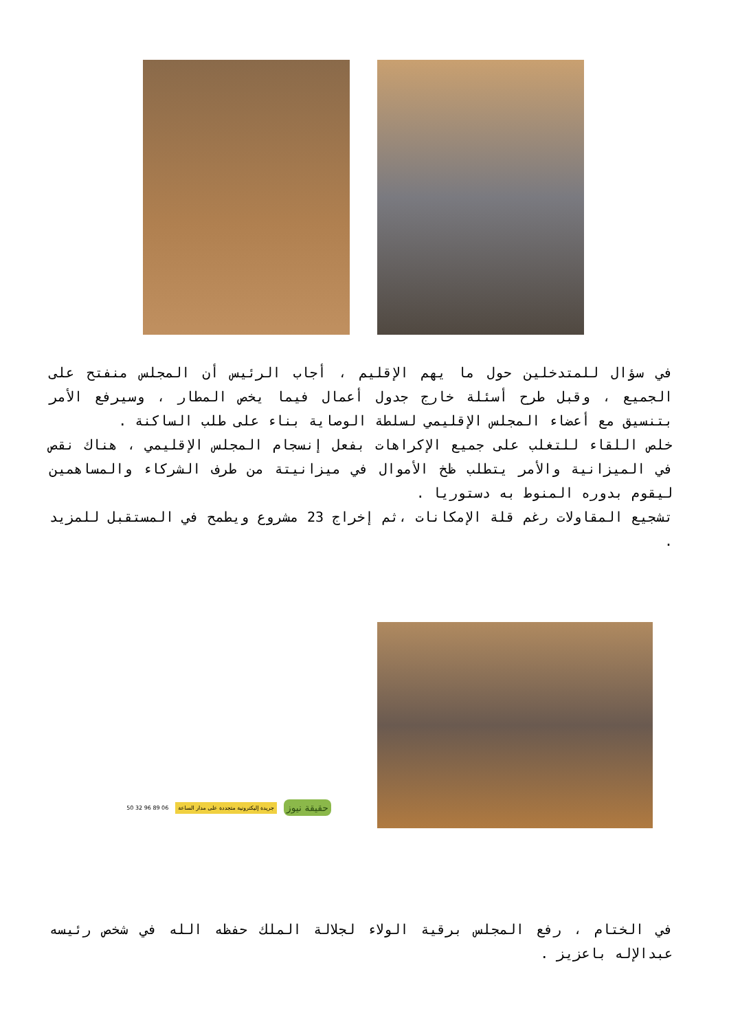في سؤال للمتدخلين حول ما يهم الإقليم ، أجاب الرئيس أن المجلس منفتح على الجميع ، وقبل طرح أسئلة خارج جدول أعمال فيما يخص المطار ، وسيرفع الأمر بتنسيق مع أعضاء المجلس الإقليمي لسلطة الوصاية بناء على طلب الساكنة .
خلص اللقاء للتغلب على جميع الإكراهات بفعل إنسجام المجلس الإقليمي ، هناك نقص في الميزانية والأمر يتطلب ظخ الأموال في ميزانيتة من طرف الشركاء والمساهمين ليقوم بدوره المنوط به دستوريا .
تشجيع المقاولات رغم قلة الإمكانات ،ثم إخراج 23 مشروع ويطمح في المستقبل للمزيد .
حقيقة نيوز
جريدة إليكترونية متجددة على مدار الساعة
06 89 96 32 50
في الختام ، رفع المجلس برقية الولاء لجلالة الملك حفظه الله في شخص رئيسه عبدالإله باعزيز .